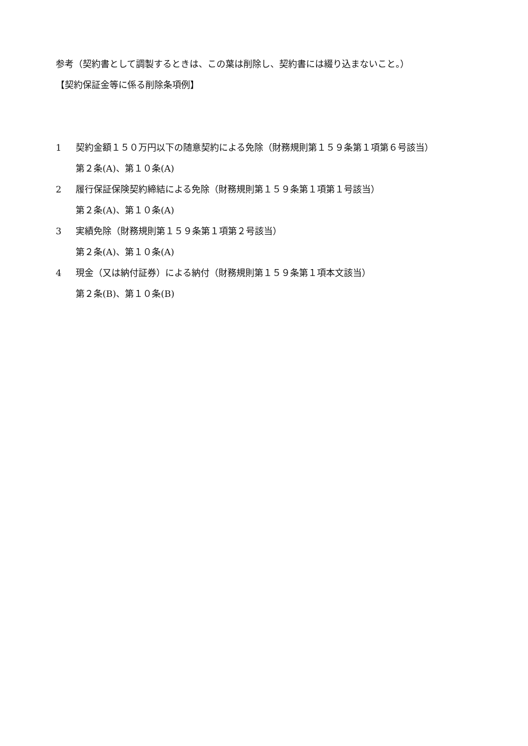参考（契約書として調製するときは、この葉は削除し、契約書には綴り込まないこと。）
【契約保証金等に係る削除条項例】
1 契約金額１５０万円以下の随意契約による免除（財務規則第１５９条第１項第６号該当）
第２条(A)、第１０条(A)
2 履行保証保険契約締結による免除（財務規則第１５９条第１項第１号該当）
第２条(A)、第１０条(A)
3 実績免除（財務規則第１５９条第１項第２号該当）
第２条(A)、第１０条(A)
4 現金（又は納付証券）による納付（財務規則第１５９条第１項本文該当）
第２条(B)、第１０条(B)